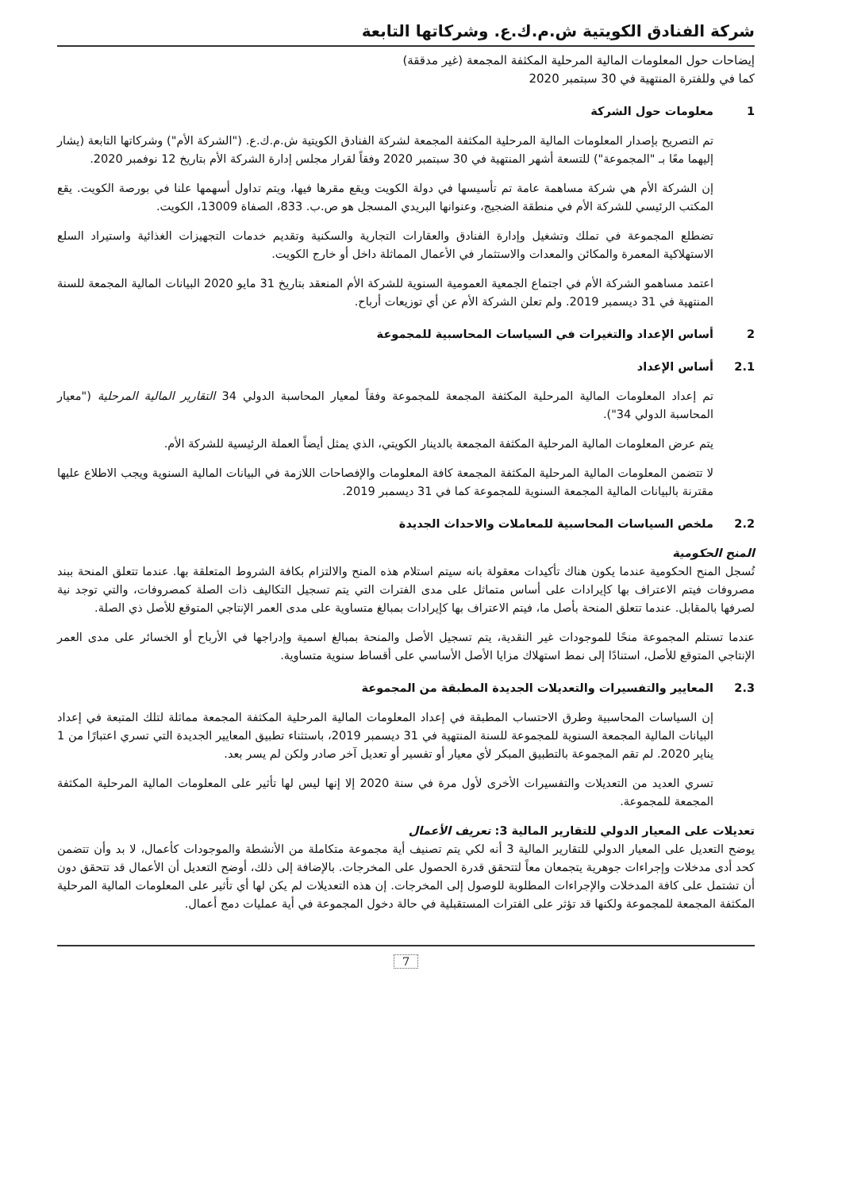شركة الفنادق الكويتية ش.م.ك.ع. وشركاتها التابعة
إيضاحات حول المعلومات المالية المرحلية المكثفة المجمعة (غير مدققة)
كما في وللفترة المنتهية في 30 سبتمبر 2020
1 معلومات حول الشركة
تم التصريح بإصدار المعلومات المالية المرحلية المكثفة المجمعة لشركة الفنادق الكويتية ش.م.ك.ع. ("الشركة الأم") وشركاتها التابعة (يشار إليهما معًا بـ "المجموعة") للتسعة أشهر المنتهية في 30 سبتمبر 2020 وفقاً لقرار مجلس إدارة الشركة الأم بتاريخ 12 نوفمبر 2020.
إن الشركة الأم هي شركة مساهمة عامة تم تأسيسها في دولة الكويت ويقع مقرها فيها، ويتم تداول أسهمها علنا في بورصة الكويت. يقع المكتب الرئيسي للشركة الأم في منطقة الضجيج، وعنوانها البريدي المسجل هو ص.ب. 833، الصفاة 13009، الكويت.
تضطلع المجموعة في تملك وتشغيل وإدارة الفنادق والعقارات التجارية والسكنية وتقديم خدمات التجهيزات الغذائية واستيراد السلع الاستهلاكية المعمرة والمكائن والمعدات والاستثمار في الأعمال المماثلة داخل أو خارج الكويت.
اعتمد مساهمو الشركة الأم في اجتماع الجمعية العمومية السنوية للشركة الأم المنعقد بتاريخ 31 مايو 2020 البيانات المالية المجمعة للسنة المنتهية في 31 ديسمبر 2019. ولم تعلن الشركة الأم عن أي توزيعات أرباح.
2 أساس الإعداد والتغيرات في السياسات المحاسبية للمجموعة
2.1 أساس الإعداد
تم إعداد المعلومات المالية المرحلية المكثفة المجمعة للمجموعة وفقاً لمعيار المحاسبة الدولي 34 التقارير المالية المرحلية ("معيار المحاسبة الدولي 34").
يتم عرض المعلومات المالية المرحلية المكثفة المجمعة بالدينار الكويتي، الذي يمثل أيضاً العملة الرئيسية للشركة الأم.
لا تتضمن المعلومات المالية المرحلية المكثفة المجمعة كافة المعلومات والإفصاحات اللازمة في البيانات المالية السنوية ويجب الاطلاع عليها مقترنة بالبيانات المالية المجمعة السنوية للمجموعة كما في 31 ديسمبر 2019.
2.2 ملخص السياسات المحاسبية للمعاملات والاحداث الجديدة
المنح الحكومية
تُسجل المنح الحكومية عندما يكون هناك تأكيدات معقولة بانه سيتم استلام هذه المنح والالتزام بكافة الشروط المتعلقة بها. عندما تتعلق المنحة ببند مصروفات فيتم الاعتراف بها كإيرادات على أساس متماثل على مدى الفترات التي يتم تسجيل التكاليف ذات الصلة كمصروفات، والتي توجد نية لصرفها بالمقابل. عندما تتعلق المنحة بأصل ما، فيتم الاعتراف بها كإيرادات بمبالغ متساوية على مدى العمر الإنتاجي المتوقع للأصل ذي الصلة.
عندما تستلم المجموعة منحًا للموجودات غير النقدية، يتم تسجيل الأصل والمنحة بمبالغ اسمية وإدراجها في الأرباح أو الخسائر على مدى العمر الإنتاجي المتوقع للأصل، استنادًا إلى نمط استهلاك مزايا الأصل الأساسي على أقساط سنوية متساوية.
2.3 المعايير والتفسيرات والتعديلات الجديدة المطبقة من المجموعة
إن السياسات المحاسبية وطرق الاحتساب المطبقة في إعداد المعلومات المالية المرحلية المكثفة المجمعة مماثلة لتلك المتبعة في إعداد البيانات المالية المجمعة السنوية للمجموعة للسنة المنتهية في 31 ديسمبر 2019، باستثناء تطبيق المعايير الجديدة التي تسري اعتبارًا من 1 يناير 2020. لم تقم المجموعة بالتطبيق المبكر لأي معيار أو تفسير أو تعديل آخر صادر ولكن لم يسر بعد.
تسري العديد من التعديلات والتفسيرات الأخرى لأول مرة في سنة 2020 إلا إنها ليس لها تأثير على المعلومات المالية المرحلية المكثفة المجمعة للمجموعة.
تعديلات على المعيار الدولي للتقارير المالية 3: تعريف الأعمال
يوضح التعديل على المعيار الدولي للتقارير المالية 3 أنه لكي يتم تصنيف أية مجموعة متكاملة من الأنشطة والموجودات كأعمال، لا بد وأن تتضمن كحد أدى مدخلات وإجراءات جوهرية يتجمعان معاً لتتحقق قدرة الحصول على المخرجات. بالإضافة إلى ذلك، أوضح التعديل أن الأعمال قد تتحقق دون أن تشتمل على كافة المدخلات والإجراءات المطلوبة للوصول إلى المخرجات. إن هذه التعديلات لم يكن لها أي تأثير على المعلومات المالية المرحلية المكثفة المجمعة للمجموعة ولكنها قد تؤثر على الفترات المستقبلية في حالة دخول المجموعة في أية عمليات دمج أعمال.
7